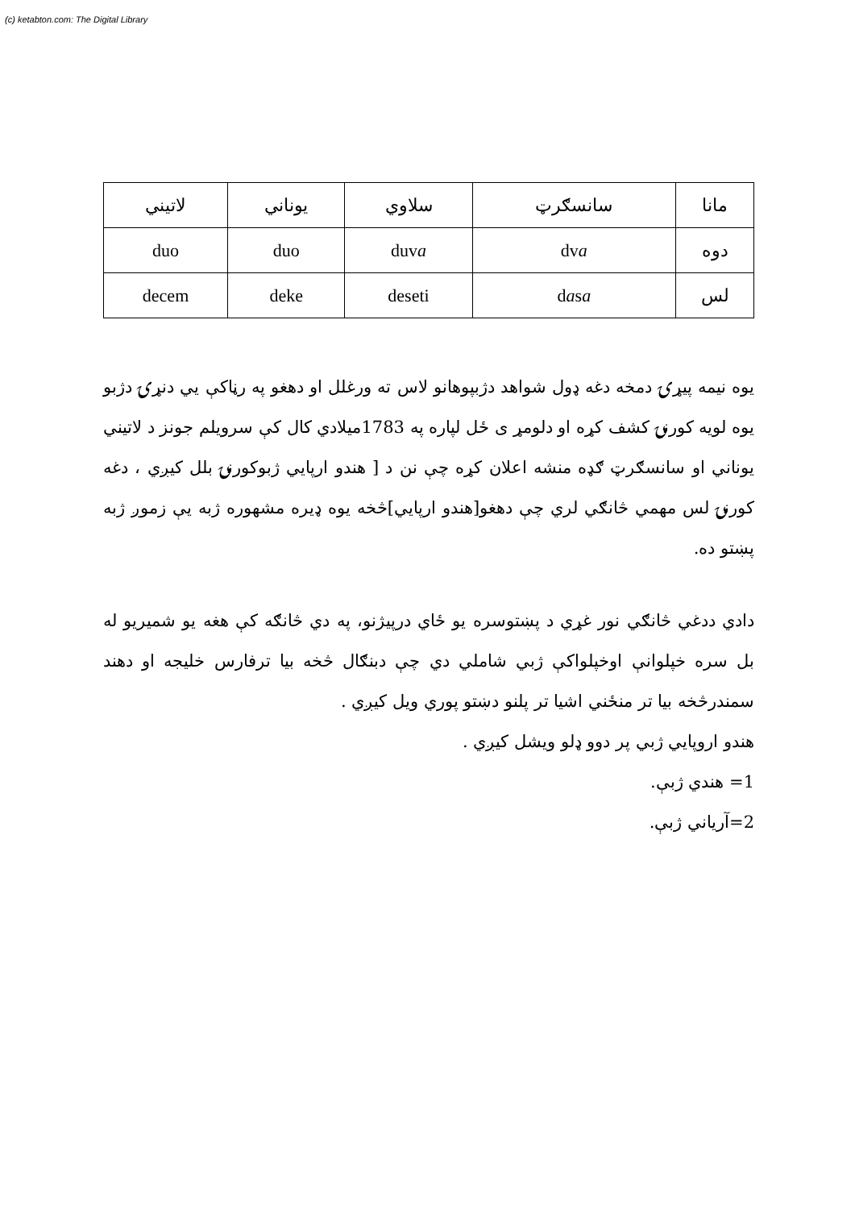(c) ketabton.com: The Digital Library
| مانا | سانسګرټ | سلاوي | یوناني | لاتیني |
| دوه | dv a | duv a | duo | duo |
| لس | d a s a | deseti | deke | decem |
یوه نیمه پیړۍ دمخه دغه ډول شواهد دژبپوهانو لاس ته ورغلل او دهغو په رڼاکې يي دنړۍ دژبو یوه لویه کورنۍ کشف کړه او دلومړ ی ځل لپاره په 1783میلادي کال کې سرویلم جونز د لاتیني یوناني او سانسګرټ ګډه منشه اعلان کړه چې نن د [ هندو ارپايي ژبوکورنۍ بلل کیږي ، دغه کورنۍ لس مهمي څانګي لري چې دهغو[هندو ارپايي]څخه یوه ډیره مشهوره ژبه يې زموږ ژبه پښتو ده.
دادي ددغي څانګي نور غړي د پښتوسره یو ځاي درپيژنو، په دي څانګه کې هغه یو شمیریو له بل سره خپلوانې اوخپلواکې ژبي شاملي دي چې دبنګال څخه بیا ترفارس خلیجه او دهند سمندرڅخه بیا تر منځني اشیا تر پلنو دښتو پوري ویل کیږي .
هندو اروپايي ژبي پر دوو ډلو ویشل کیږي .
1= هندي ژبې.
2=آرياني ژبې.